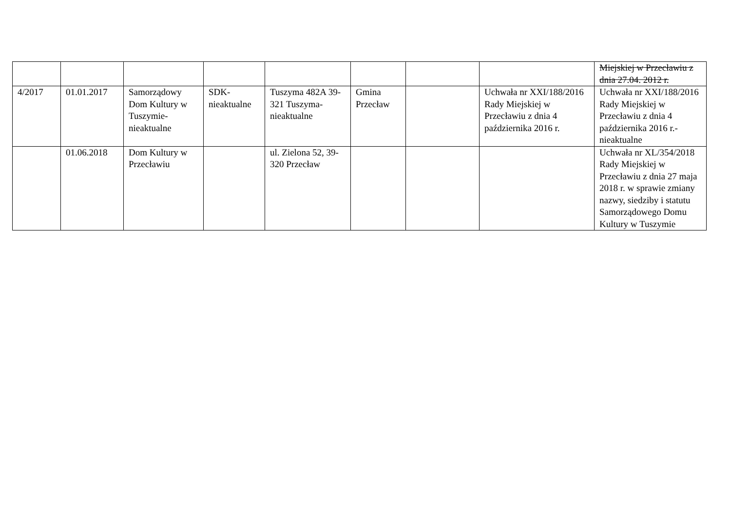| | | | | | | | | Miejskiej w Przecławiu z dnia 27.04. 2012 r. |
| 4/2017 | 01.01.2017 | Samorządowy Dom Kultury w Tuszymie-nieaktualne | SDK-nieaktualne | Tuszyma 482A 39-321 Tuszyma-nieaktualne | Gmina Przecław | | Uchwała nr XXI/188/2016 Rady Miejskiej w Przecławiu z dnia 4 października 2016 r. | Uchwała nr XXI/188/2016 Rady Miejskiej w Przecławiu z dnia 4 października 2016 r.- nieaktualne |
| | 01.06.2018 | Dom Kultury w Przecławiu | | ul. Zielona 52, 39-320 Przecław | | | | Uchwała nr XL/354/2018 Rady Miejskiej w Przecławiu z dnia 27 maja 2018 r. w sprawie zmiany nazwy, siedziby i statutu Samorządowego Domu Kultury w Tuszymie |